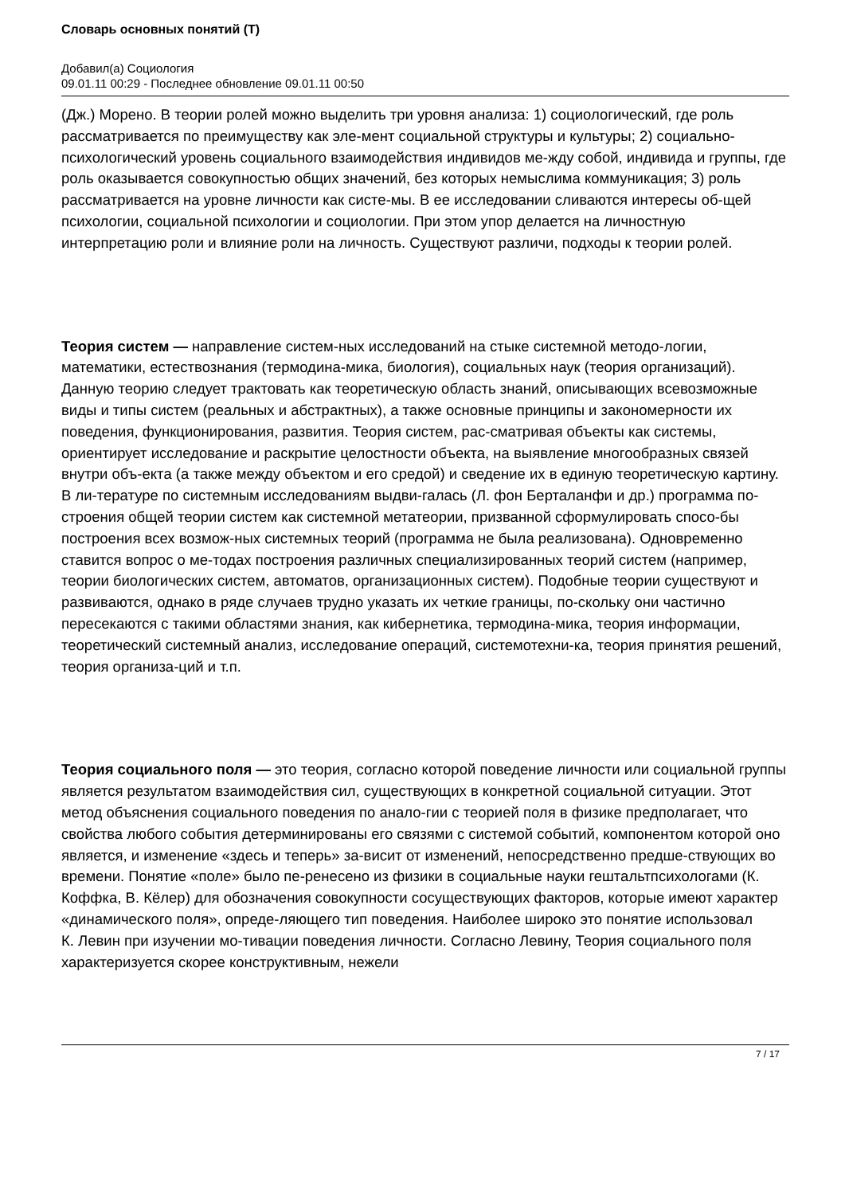Словарь основных понятий (Т)
Добавил(а) Социология
09.01.11 00:29 - Последнее обновление 09.01.11 00:50
(Дж.) Морено. В теории ролей можно выделить три уровня анализа: 1) социологический, где роль рассматривается по преимуществу как эле-мент социальной структуры и культуры; 2) социально-психологический уровень социального взаимодействия индивидов ме-жду собой, индивида и группы, где роль оказывается совокупностью общих значений, без которых немыслима коммуникация; 3) роль рассматривается на уровне личности как систе-мы. В ее исследовании сливаются интересы об-щей психологии, социальной психологии и социологии. При этом упор делается на личностную интерпретацию роли и влияние роли на личность. Существуют различи, подходы к теории ролей.
Теория систем — направление систем-ных исследований на стыке системной методо-логии, математики, естествознания (термодина-мика, биология), социальных наук (теория организаций). Данную теорию следует трактовать как теоретическую область знаний, описывающих всевозможные виды и типы систем (реальных и абстрактных), а также основные принципы и закономерности их поведения, функционирования, развития. Теория систем, рас-сматривая объекты как системы, ориентирует исследование и раскрытие целостности объекта, на выявление многообразных связей внутри объ-екта (а также между объектом и его средой) и сведение их в единую теоретическую картину. В ли-тературе по системным исследованиям выдви-галась (Л. фон Берталанфи и др.) программа по-строения общей теории систем как системной метатеории, призванной сформулировать спосо-бы построения всех возмож-ных системных теорий (программа не была реализована). Одновременно ставится вопрос о ме-тодах построения различных специализированных теорий систем (например, теории биологических систем, автоматов, организационных систем). Подобные теории существуют и развиваются, однако в ряде случаев трудно указать их четкие границы, по-скольку они частично пересекаются с такими областями знания, как кибернетика, термодина-мика, теория информации, теоретический системный анализ, исследование операций, системотехни-ка, теория принятия решений, теория организа-ций и т.п.
Теория социального поля — это теория, согласно которой поведение личности или социальной группы является результатом взаимодействия сил, существующих в конкретной социальной ситуации. Этот метод объяснения социального поведения по анало-гии с теорией поля в физике предполагает, что свойства любого события детерминированы его связями с системой событий, компонентом которой оно является, и изменение «здесь и теперь» за-висит от изменений, непосредственно предше-ствующих во времени. Понятие «поле» было пе-ренесено из физики в социальные науки гештальтпсихологами (К. Коффка, В. Кёлер) для обозначения совокупности сосуществующих факторов, которые имеют характер «динамического поля», опреде-ляющего тип поведения. Наиболее широко это понятие использовал
К. Левин при изучении мо-тивации поведения личности. Согласно Левину, Теория социального поля характеризуется скорее конструктивным, нежели
7 / 17